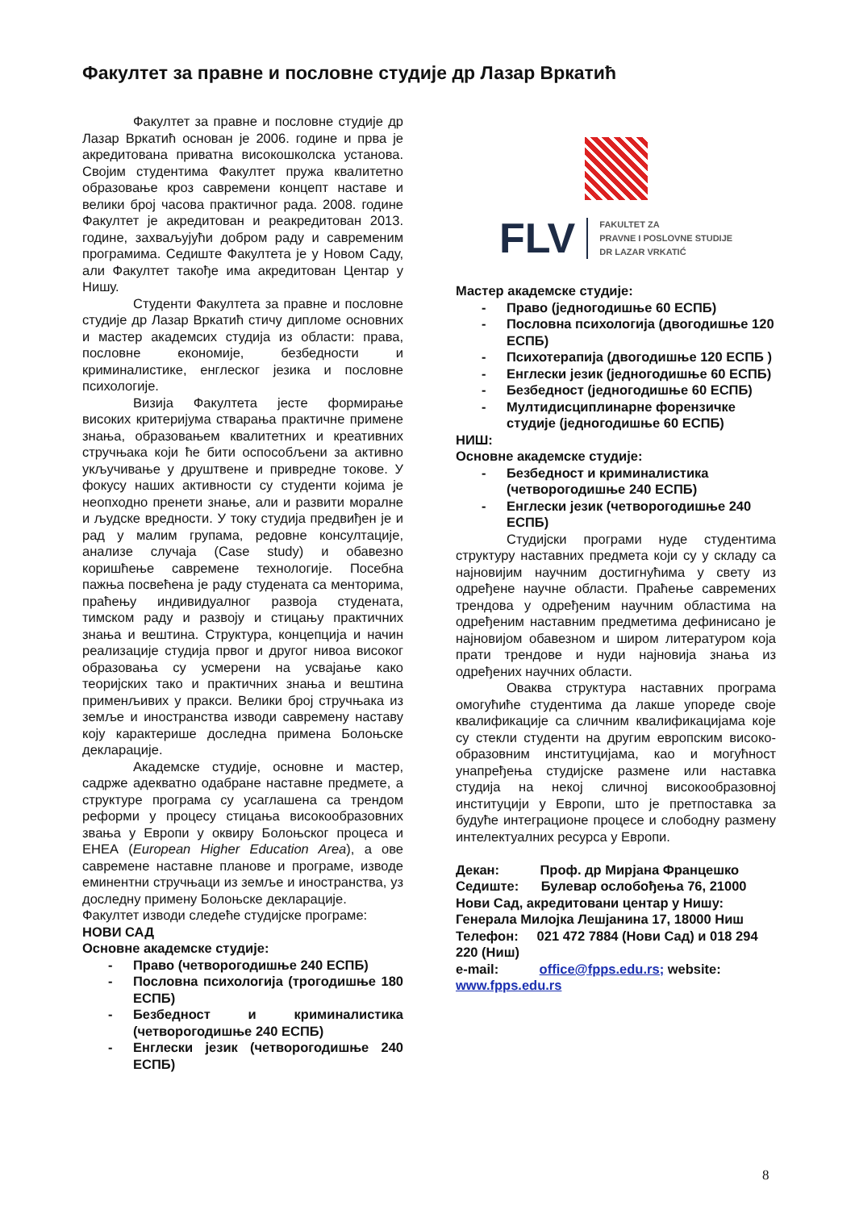Факултет за правне и пословне студије др Лазар Вркатић
Факултет за правне и пословне студије др Лазар Вркатић основан је 2006. године и прва је акредитована приватна високошколска установа. Својим студентима Факултет пружа квалитетно образовање кроз савремени концепт наставе и велики број часова практичног рада. 2008. године Факултет је акредитован и реакредитован 2013. године, захваљујући добром раду и савременим програмима. Седиште Факултета је у Новом Саду, али Факултет такође има акредитован Центар у Нишу.
Студенти Факултета за правне и пословне студије др Лазар Вркатић стичу дипломе основних и мастер академсих студија из области: права, пословне економије, безбедности и криминалистике, енглеског језика и пословне психологије.
Визија Факултета јесте формирање високих критеријума стварања практичне примене знања, образовањем квалитетних и креативних стручњака који ће бити оспособљени за активно укључивање у друштвене и привредне токове. У фокусу наших активности су студенти којима је неопходно пренети знање, али и развити моралне и људске вредности. У току студија предвиђен је и рад у малим групама, редовне консултације, анализе случаја (Case study) и обавезно коришћење савремене технологије. Посебна пажња посвећена је раду студената са менторима, праћењу индивидуалног развоја студената, тимском раду и развоју и стицању практичних знања и вештина. Структура, концепција и начин реализације студија првог и другог нивоа високог образовања су усмерени на усвајање како теоријских тако и практичних знања и вештина применљивих у пракси. Велики број стручњака из земље и иностранства изводи савремену наставу коју карактерише доследна примена Болоњске декларације.
Академске студије, основне и мастер, садрже адекватно одабране наставне предмете, а структуре програма су усаглашена са трендом реформи у процесу стицања високообразовних звања у Европи у оквиру Болоњског процеса и ЕНЕА (European Higher Education Area), а ове савремене наставне планове и програме, изводе еминентни стручњаци из земље и иностранства, уз доследну примену Болоњске декларације.
Факултет изводи следеће студијске програме:
НОВИ САД
Основне академске студије:
- Право (четворогодишње 240 ЕСПБ)
- Пословна психологија (трогодишње 180 ЕСПБ)
- Безбедност и криминалистика (четворогодишње 240 ЕСПБ)
- Енглески језик (четворогодишње 240 ЕСПБ)
FLV FAKULTET ZA
PRAVNE I POSLOVNE STUDIJE
DR LAZAR VRKATIĆ
Мастер академске студије:
- Право (једногодишње 60 ЕСПБ)
- Пословна психологија (двогодишње 120 ЕСПБ)
- Психотерапија (двогодишње 120 ЕСПБ )
- Енглески језик (једногодишње 60 ЕСПБ)
- Безбедност (једногодишње 60 ЕСПБ)
- Мултидисциплинарне форензичке студије (једногодишње 60 ЕСПБ)
НИШ:
Основне академске студије:
- Безбедност и криминалистика (четворогодишње 240 ЕСПБ)
- Енглески језик (четворогодишње 240 ЕСПБ)
Студијски програми нуде студентима структуру наставних предмета који су у складу са најновијим научним достигнућима у свету из одређене научне области. Праћење савремених трендова у одређеним научним областима на одређеним наставним предметима дефинисано је најновијом обавезном и широм литературом која прати трендове и нуди најновија знања из одређених научних области.
Оваква структура наставних програма омогућиће студентима да лакше упореде своје квалификације са сличним квалификацијама које су стекли студенти на другим европским високо-образовним институцијама, као и могућност унапређења студијске размене или наставка студија на некој сличној високообразовној институцији у Европи, што је претпоставка за будуће интеграционе процесе и слободну размену интелектуалних ресурса у Европи.
Декан: Проф. др Мирјана Францешко
Седиште: Булевар ослобођења 76, 21000 Нови Сад, акредитовани центар у Нишу: Генерала Милојка Лешјанина 17, 18000 Ниш
Телефон: 021 472 7884 (Нови Сад) и 018 294 220 (Ниш)
e-mail: office@fpps.edu.rs; website: www.fpps.edu.rs
8